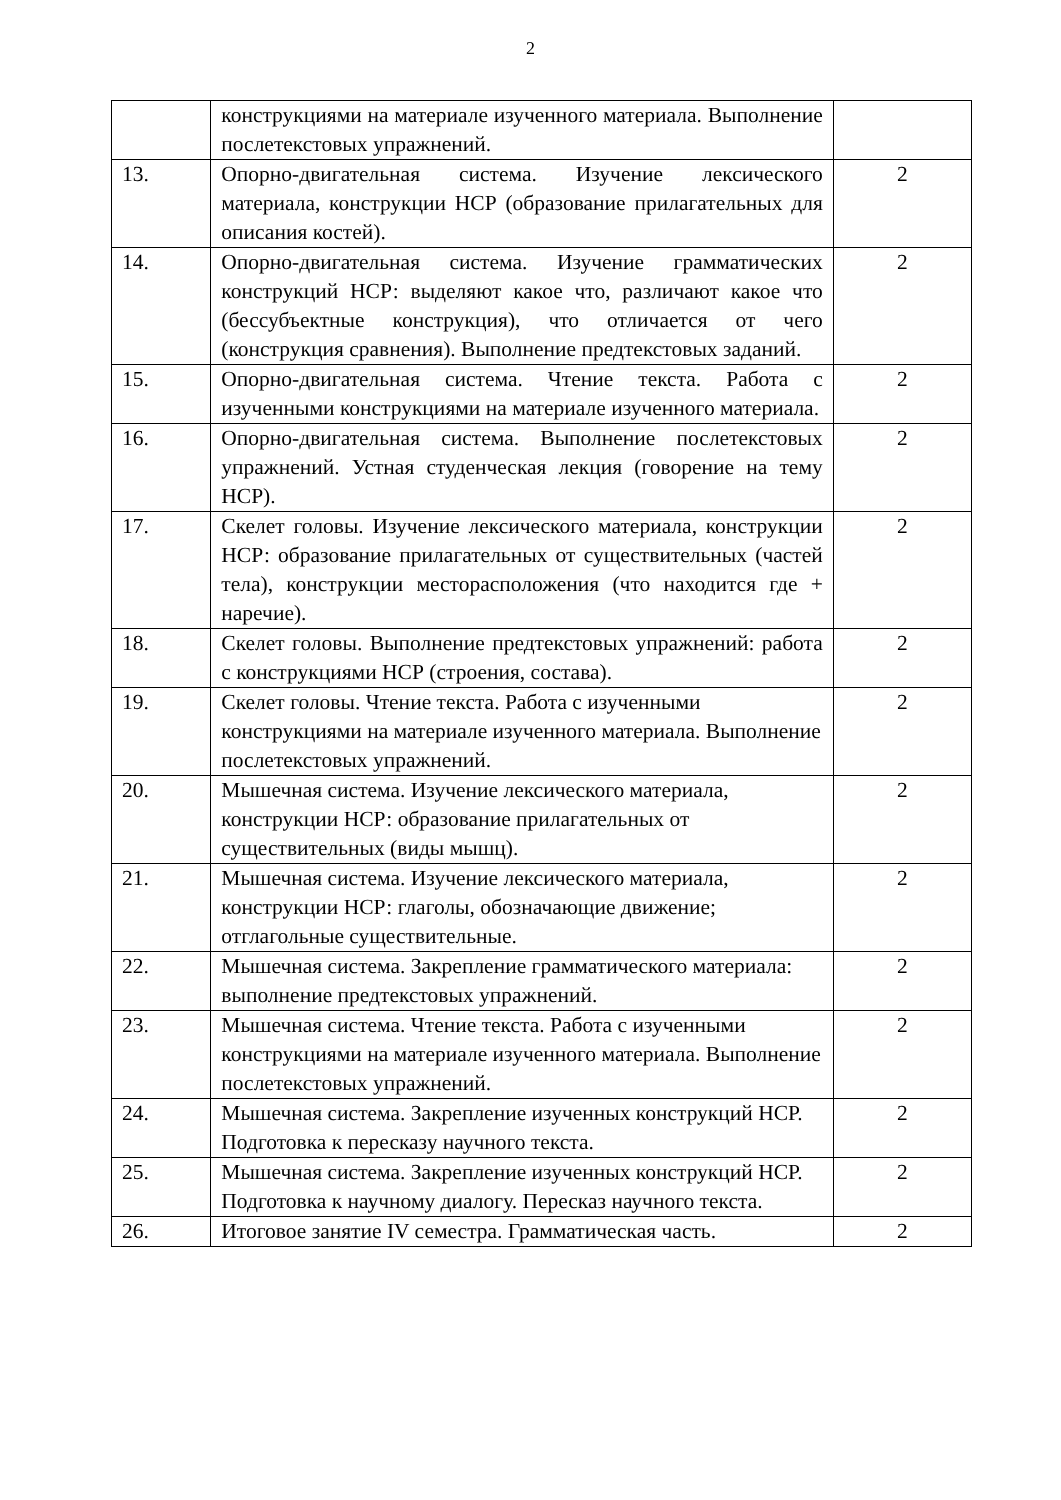2
| | конструкциями на материале изученного материала. Выполнение послетекстовых упражнений. | |
| 13. | Опорно-двигательная система. Изучение лексического материала, конструкции НСР (образование прилагательных для описания костей). | 2 |
| 14. | Опорно-двигательная система. Изучение грамматических конструкций НСР: выделяют какое что, различают какое что (бессубъектные конструкция), что отличается от чего (конструкция сравнения). Выполнение предтекстовых заданий. | 2 |
| 15. | Опорно-двигательная система. Чтение текста. Работа с изученными конструкциями на материале изученного материала. | 2 |
| 16. | Опорно-двигательная система. Выполнение послетекстовых упражнений. Устная студенческая лекция (говорение на тему НСР). | 2 |
| 17. | Скелет головы. Изучение лексического материала, конструкции НСР: образование прилагательных от существительных (частей тела), конструкции месторасположения (что находится где + наречие). | 2 |
| 18. | Скелет головы. Выполнение предтекстовых упражнений: работа с конструкциями НСР (строения, состава). | 2 |
| 19. | Скелет головы. Чтение текста. Работа с изученными конструкциями на материале изученного материала. Выполнение послетекстовых упражнений. | 2 |
| 20. | Мышечная система. Изучение лексического материала, конструкции НСР: образование прилагательных от существительных (виды мышц). | 2 |
| 21. | Мышечная система. Изучение лексического материала, конструкции НСР: глаголы, обозначающие движение; отглагольные существительные. | 2 |
| 22. | Мышечная система. Закрепление грамматического материала: выполнение предтекстовых упражнений. | 2 |
| 23. | Мышечная система. Чтение текста. Работа с изученными конструкциями на материале изученного материала. Выполнение послетекстовых упражнений. | 2 |
| 24. | Мышечная система. Закрепление изученных конструкций НСР. Подготовка к пересказу научного текста. | 2 |
| 25. | Мышечная система. Закрепление изученных конструкций НСР. Подготовка к научному диалогу. Пересказ научного текста. | 2 |
| 26. | Итоговое занятие IV семестра. Грамматическая часть. | 2 |